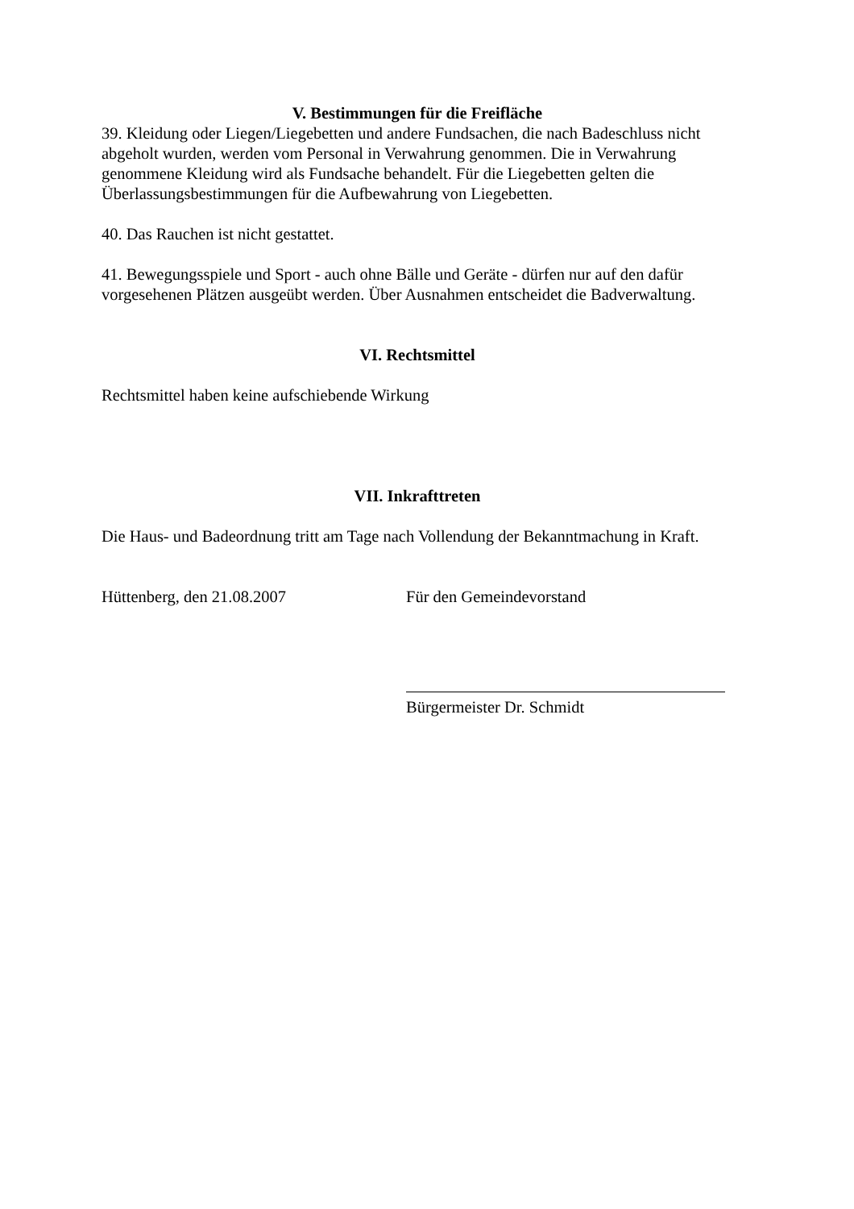V. Bestimmungen für die Freifläche
39. Kleidung oder Liegen/Liegebetten und andere Fundsachen, die nach Badeschluss nicht abgeholt wurden, werden vom Personal in Verwahrung genommen. Die in Verwahrung genommene Kleidung wird als Fundsache behandelt. Für die Liegebetten gelten die Überlassungsbestimmungen für die Aufbewahrung von Liegebetten.
40. Das Rauchen ist nicht gestattet.
41. Bewegungsspiele und Sport - auch ohne Bälle und Geräte - dürfen nur auf den dafür vorgesehenen Plätzen ausgeübt werden. Über Ausnahmen entscheidet die Badverwaltung.
VI. Rechtsmittel
Rechtsmittel haben keine aufschiebende Wirkung
VII. Inkrafttreten
Die Haus- und Badeordnung tritt am Tage nach Vollendung der Bekanntmachung in Kraft.
Hüttenberg, den 21.08.2007 Für den Gemeindevorstand
Bürgermeister Dr. Schmidt